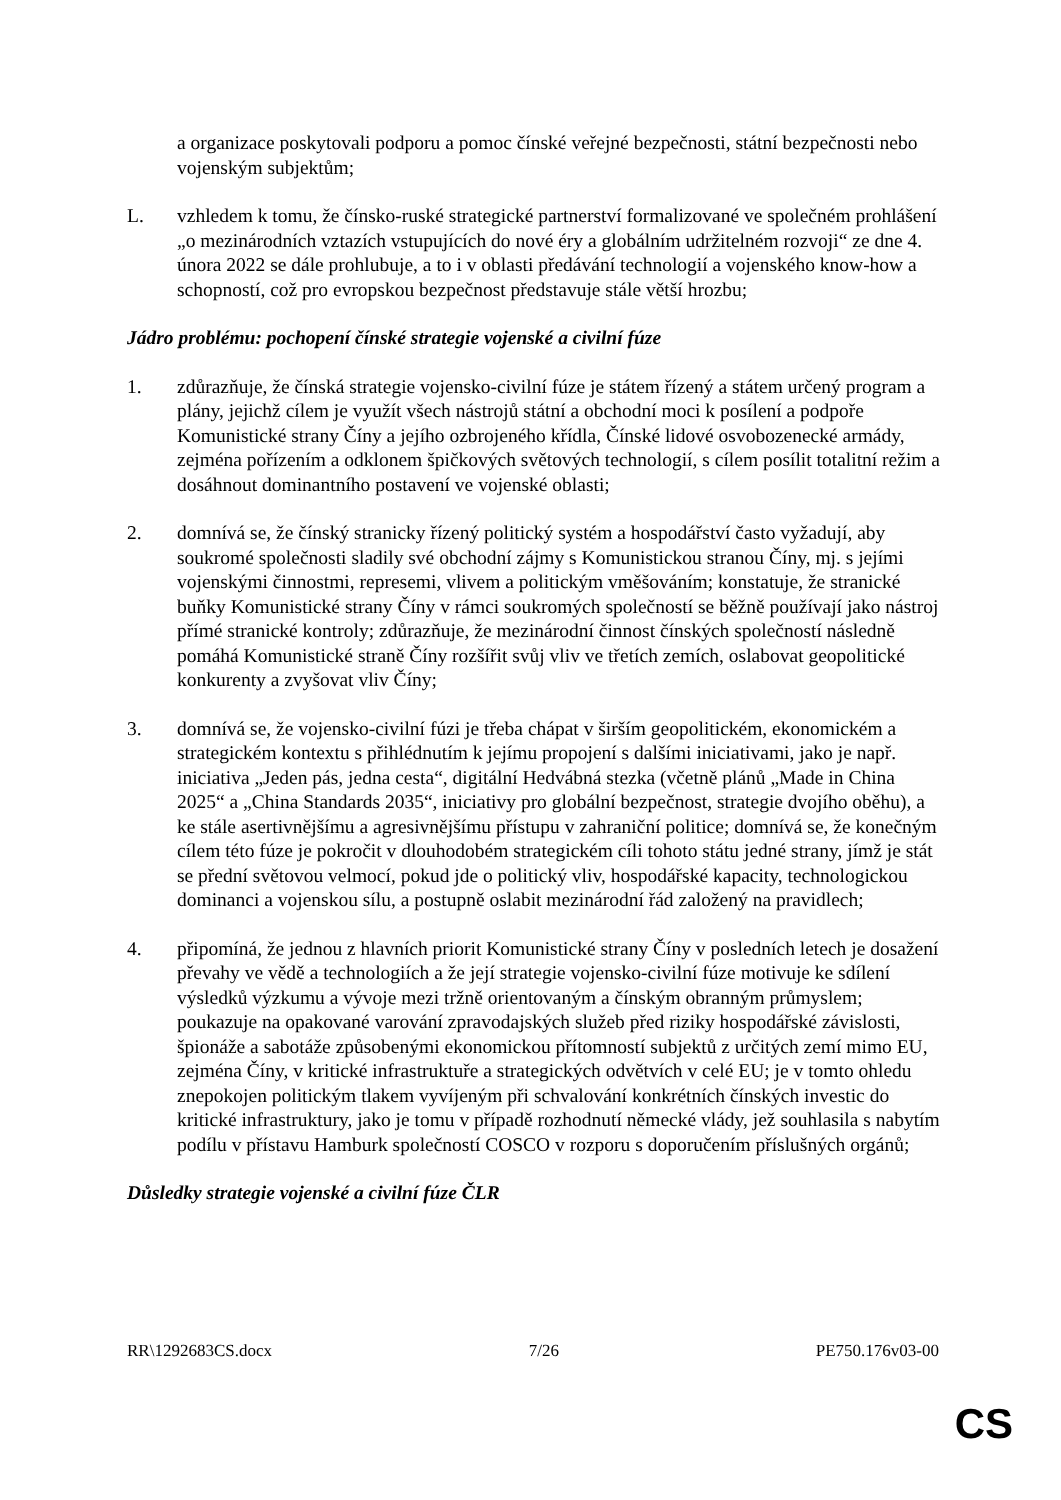a organizace poskytovali podporu a pomoc čínské veřejné bezpečnosti, státní bezpečnosti nebo vojenským subjektům;
L. vzhledem k tomu, že čínsko-ruské strategické partnerství formalizované ve společném prohlášení „o mezinárodních vztazích vstupujících do nové éry a globálním udržitelném rozvoji“ ze dne 4. února 2022 se dále prohlubuje, a to i v oblasti předávání technologií a vojenského know-how a schopností, což pro evropskou bezpečnost představuje stále větší hrozbu;
Jádro problému: pochopení čínské strategie vojenské a civilní fúze
1. zdůrazňuje, že čínská strategie vojensko-civilní fúze je státem řízený a státem určený program a plány, jejichž cílem je využít všech nástrojů státní a obchodní moci k posílení a podpoře Komunistické strany Číny a jejího ozbrojeného křídla, Čínské lidové osvobozenecké armády, zejména pořízením a odklonem špičkových světových technologií, s cílem posílit totalitní režim a dosáhnout dominantního postavení ve vojenské oblasti;
2. domnívá se, že čínský stranicky řízený politický systém a hospodářství často vyžadují, aby soukromé společnosti sladily své obchodní zájmy s Komunistickou stranou Číny, mj. s jejími vojenskými činnostmi, represemi, vlivem a politickým vměšováním; konstatuje, že stranické buňky Komunistické strany Číny v rámci soukromých společností se běžně používají jako nástroj přímé stranické kontroly; zdůrazňuje, že mezinárodní činnost čínských společností následně pomáhá Komunistické straně Číny rozšířit svůj vliv ve třetích zemích, oslabovat geopolitické konkurenty a zvyšovat vliv Číny;
3. domnívá se, že vojensko-civilní fúzi je třeba chápat v širším geopolitickém, ekonomickém a strategickém kontextu s přihlédnutím k jejímu propojení s dalšími iniciativami, jako je např. iniciativa „Jeden pás, jedna cesta“, digitální Hedvábná stezka (včetně plánů „Made in China 2025“ a „China Standards 2035“, iniciativy pro globální bezpečnost, strategie dvojího oběhu), a ke stále asertivnějšímu a agresivnějšímu přístupu v zahraniční politice; domnívá se, že konečným cílem této fúze je pokročit v dlouhodobém strategickém cíli tohoto státu jedné strany, jímž je stát se přední světovou velmocí, pokud jde o politický vliv, hospodářské kapacity, technologickou dominanci a vojenskou sílu, a postupně oslabit mezinárodní řád založený na pravidlech;
4. připomíná, že jednou z hlavních priorit Komunistické strany Číny v posledních letech je dosažení převahy ve vědě a technologiích a že její strategie vojensko-civilní fúze motivuje ke sdílení výsledků výzkumu a vývoje mezi tržně orientovaným a čínským obranným průmyslem; poukazuje na opakované varování zpravodajských služeb před riziky hospodářské závislosti, špionáže a sabotáže způsobenými ekonomickou přítomností subjektů z určitých zemí mimo EU, zejména Číny, v kritické infrastruktuře a strategických odvětvích v celé EU; je v tomto ohledu znepokojen politickým tlakem vyvíjeným při schvalování konkrétních čínských investic do kritické infrastruktury, jako je tomu v případě rozhodnutí německé vlády, jež souhlasila s nabytím podílu v přístavu Hamburk společností COSCO v rozporu s doporučením příslušných orgánů;
Důsledky strategie vojenské a civilní fúze ČLR
RR\1292683CS.docx 7/26 PE750.176v03-00
CS